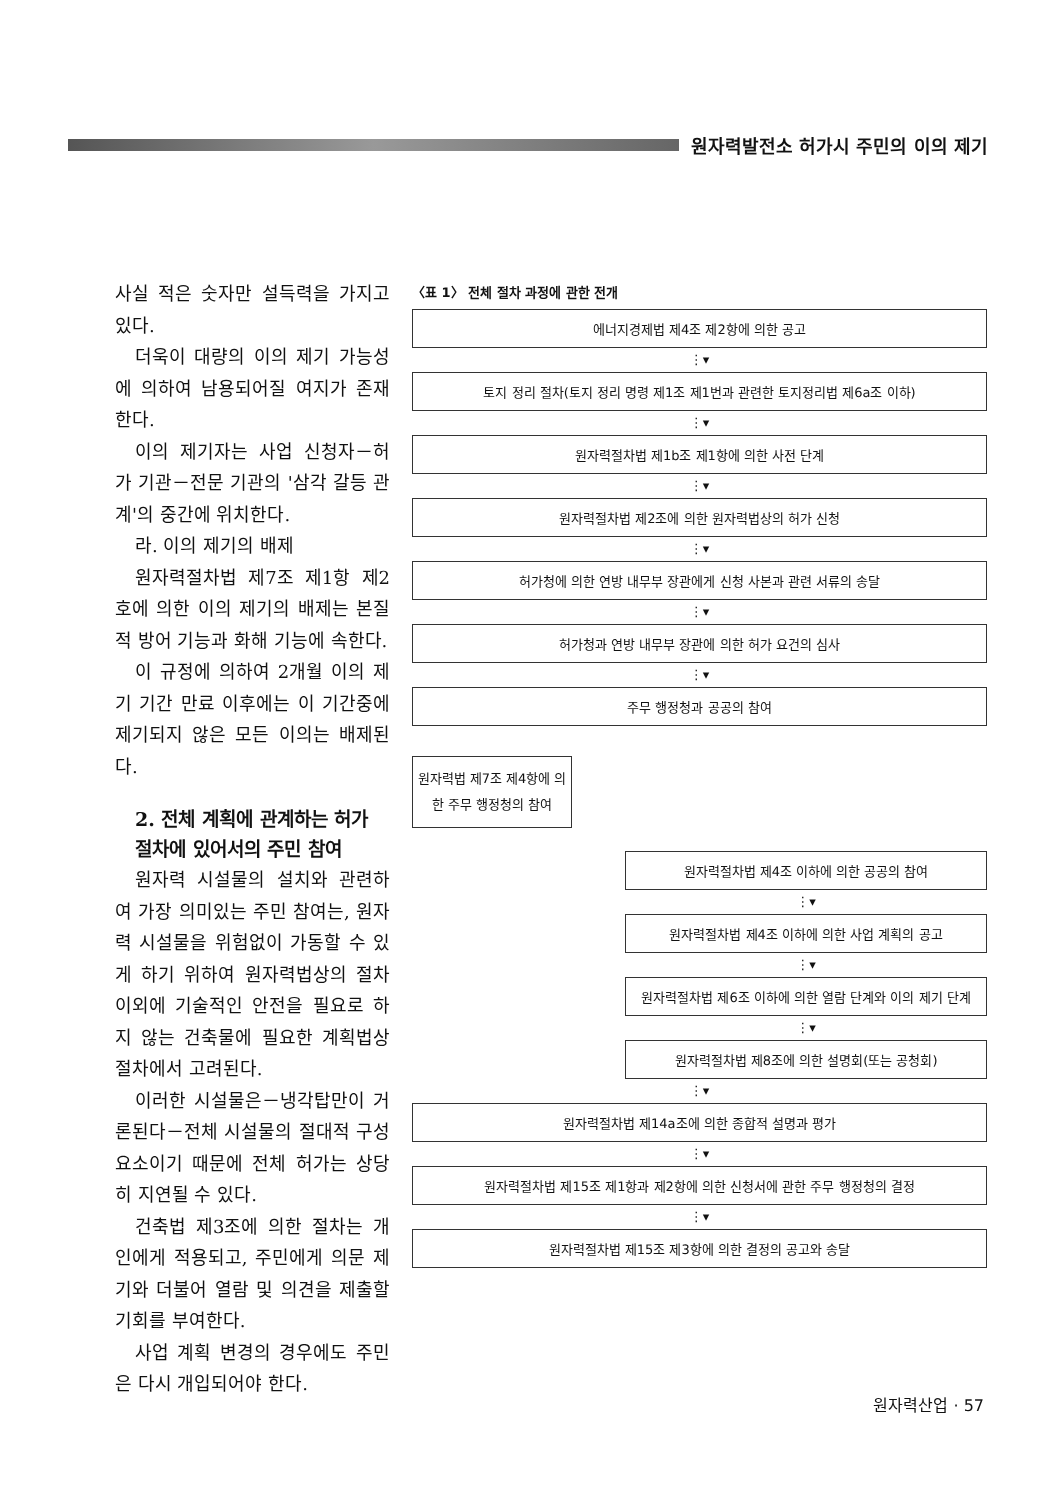원자력발전소 허가시 주민의 이의 제기
사실 적은 숫자만 설득력을 가지고 있다.
더욱이 대량의 이의 제기 가능성에 의하여 남용되어질 여지가 존재한다.
이의 제기자는 사업 신청자－허가 기관－전문 기관의 '삼각 갈등 관계'의 중간에 위치한다.
라. 이의 제기의 배제
원자력절차법 제7조 제1항 제2호에 의한 이의 제기의 배제는 본질적 방어 기능과 화해 기능에 속한다.
이 규정에 의하여 2개월 이의 제기 기간 만료 이후에는 이 기간중에 제기되지 않은 모든 이의는 배제된다.
2. 전체 계획에 관계하는 허가 절차에 있어서의 주민 참여
원자력 시설물의 설치와 관련하여 가장 의미있는 주민 참여는, 원자력 시설물을 위험없이 가동할 수 있게 하기 위하여 원자력법상의 절차 이외에 기술적인 안전을 필요로 하지 않는 건축물에 필요한 계획법상 절차에서 고려된다.
이러한 시설물은－냉각탑만이 거론된다－전체 시설물의 절대적 구성 요소이기 때문에 전체 허가는 상당히 지연될 수 있다.
건축법 제3조에 의한 절차는 개인에게 적용되고, 주민에게 의문 제기와 더불어 열람 및 의견을 제출할 기회를 부여한다.
사업 계획 변경의 경우에도 주민은 다시 개입되어야 한다.
〈표 1〉 전체 절차 과정에 관한 전개
에너지경제법 제4조 제2항에 의한 공고
⋮▾
토지 정리 절차(토지 정리 명령 제1조 제1번과 관련한 토지정리법 제6a조 이하)
⋮▾
원자력절차법 제1b조 제1항에 의한 사전 단계
⋮▾
원자력절차법 제2조에 의한 원자력법상의 허가 신청
⋮▾
허가청에 의한 연방 내무부 장관에게 신청 사본과 관련 서류의 송달
⋮▾
허가청과 연방 내무부 장관에 의한 허가 요건의 심사
⋮▾
주무 행정청과 공공의 참여
원자력법 제7조 제4항에 의한 주무 행정청의 참여
원자력절차법 제4조 이하에 의한 공공의 참여
⋮▾
원자력절차법 제4조 이하에 의한 사업 계획의 공고
⋮▾
원자력절차법 제6조 이하에 의한 열람 단계와 이의 제기 단계
⋮▾
원자력절차법 제8조에 의한 설명회(또는 공청회)
⋮▾
원자력절차법 제14a조에 의한 종합적 설명과 평가
⋮▾
원자력절차법 제15조 제1항과 제2항에 의한 신청서에 관한 주무 행정청의 결정
⋮▾
원자력절차법 제15조 제3항에 의한 결정의 공고와 송달
원자력산업 · 57